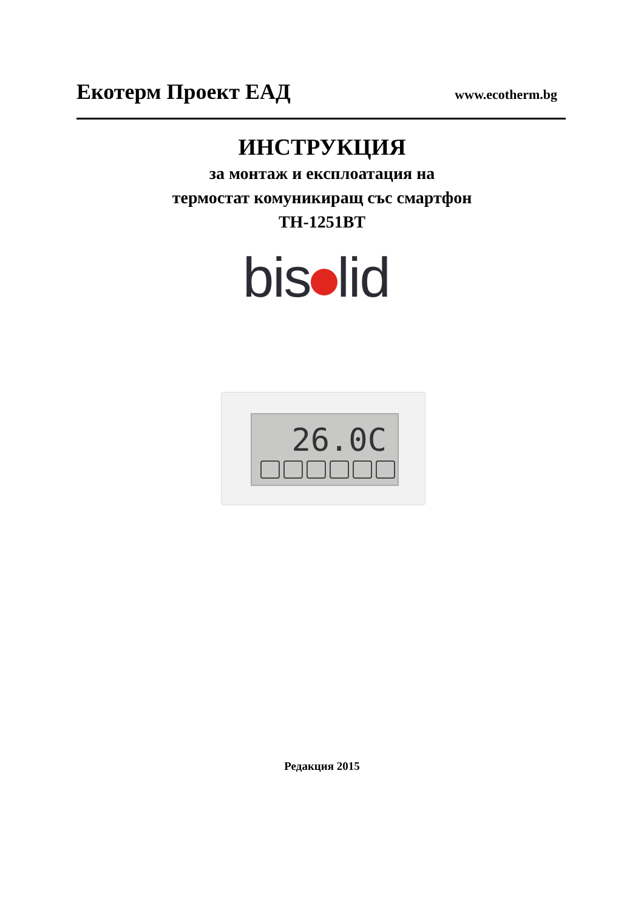Екотерм Проект ЕАД www.ecotherm.bg
ИНСТРУКЦИЯ
за монтаж и експлоатация на
термостат комуникиращ със смартфон
TH-1251BT
bis lid
26.0C
Редакция 2015